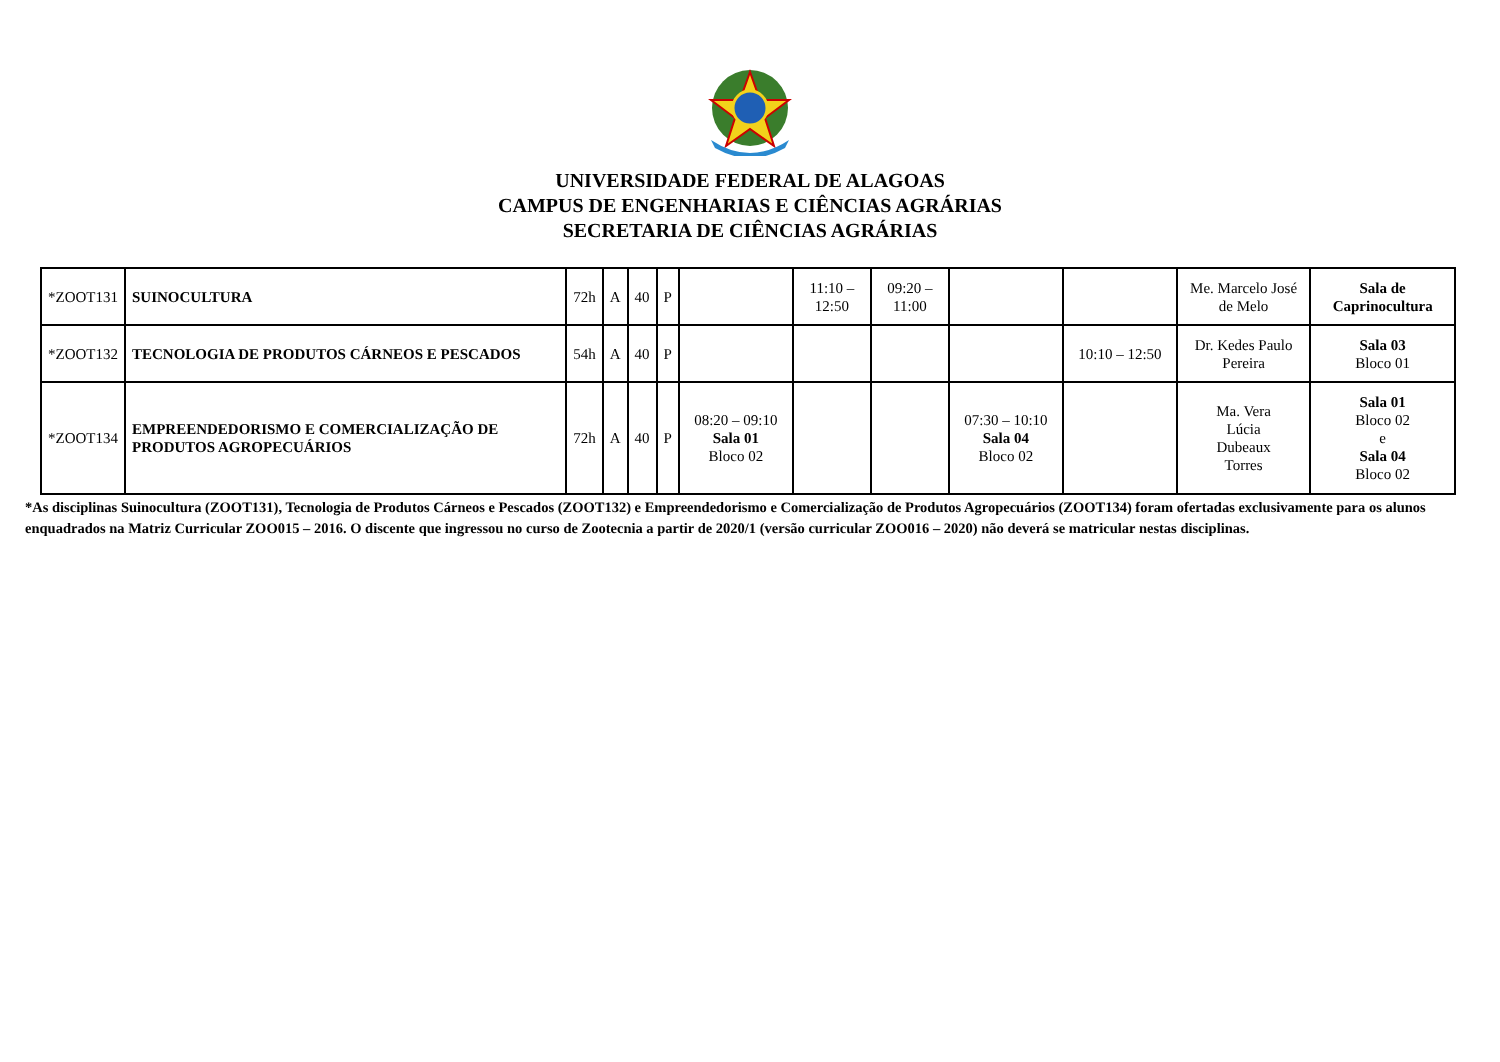UNIVERSIDADE FEDERAL DE ALAGOAS
CAMPUS DE ENGENHARIAS E CIÊNCIAS AGRÁRIAS
SECRETARIA DE CIÊNCIAS AGRÁRIAS
| *ZOOT131 | SUINOCULTURA | 72h | A | 40 | P | | 11:10 – 12:50 | 09:20 – 11:00 | | | Me. Marcelo José de Melo | Sala de Caprinocultura |
| *ZOOT132 | TECNOLOGIA DE PRODUTOS CÁRNEOS E PESCADOS | 54h | A | 40 | P | | | | | 10:10 – 12:50 | Dr. Kedes Paulo Pereira | Sala 03 Bloco 01 |
| *ZOOT134 | EMPREENDEDORISMO E COMERCIALIZAÇÃO DE PRODUTOS AGROPECUÁRIOS | 72h | A | 40 | P | 08:20 – 09:10 Sala 01 Bloco 02 | | | 07:30 – 10:10 Sala 04 Bloco 02 | | Ma. Vera Lúcia Dubeaux Torres | Sala 01 Bloco 02 e Sala 04 Bloco 02 |
*As disciplinas Suinocultura (ZOOT131), Tecnologia de Produtos Cárneos e Pescados (ZOOT132) e Empreendedorismo e Comercialização de Produtos Agropecuários (ZOOT134) foram ofertadas exclusivamente para os alunos enquadrados na Matriz Curricular ZOO015 – 2016. O discente que ingressou no curso de Zootecnia a partir de 2020/1 (versão curricular ZOO016 – 2020) não deverá se matricular nestas disciplinas.